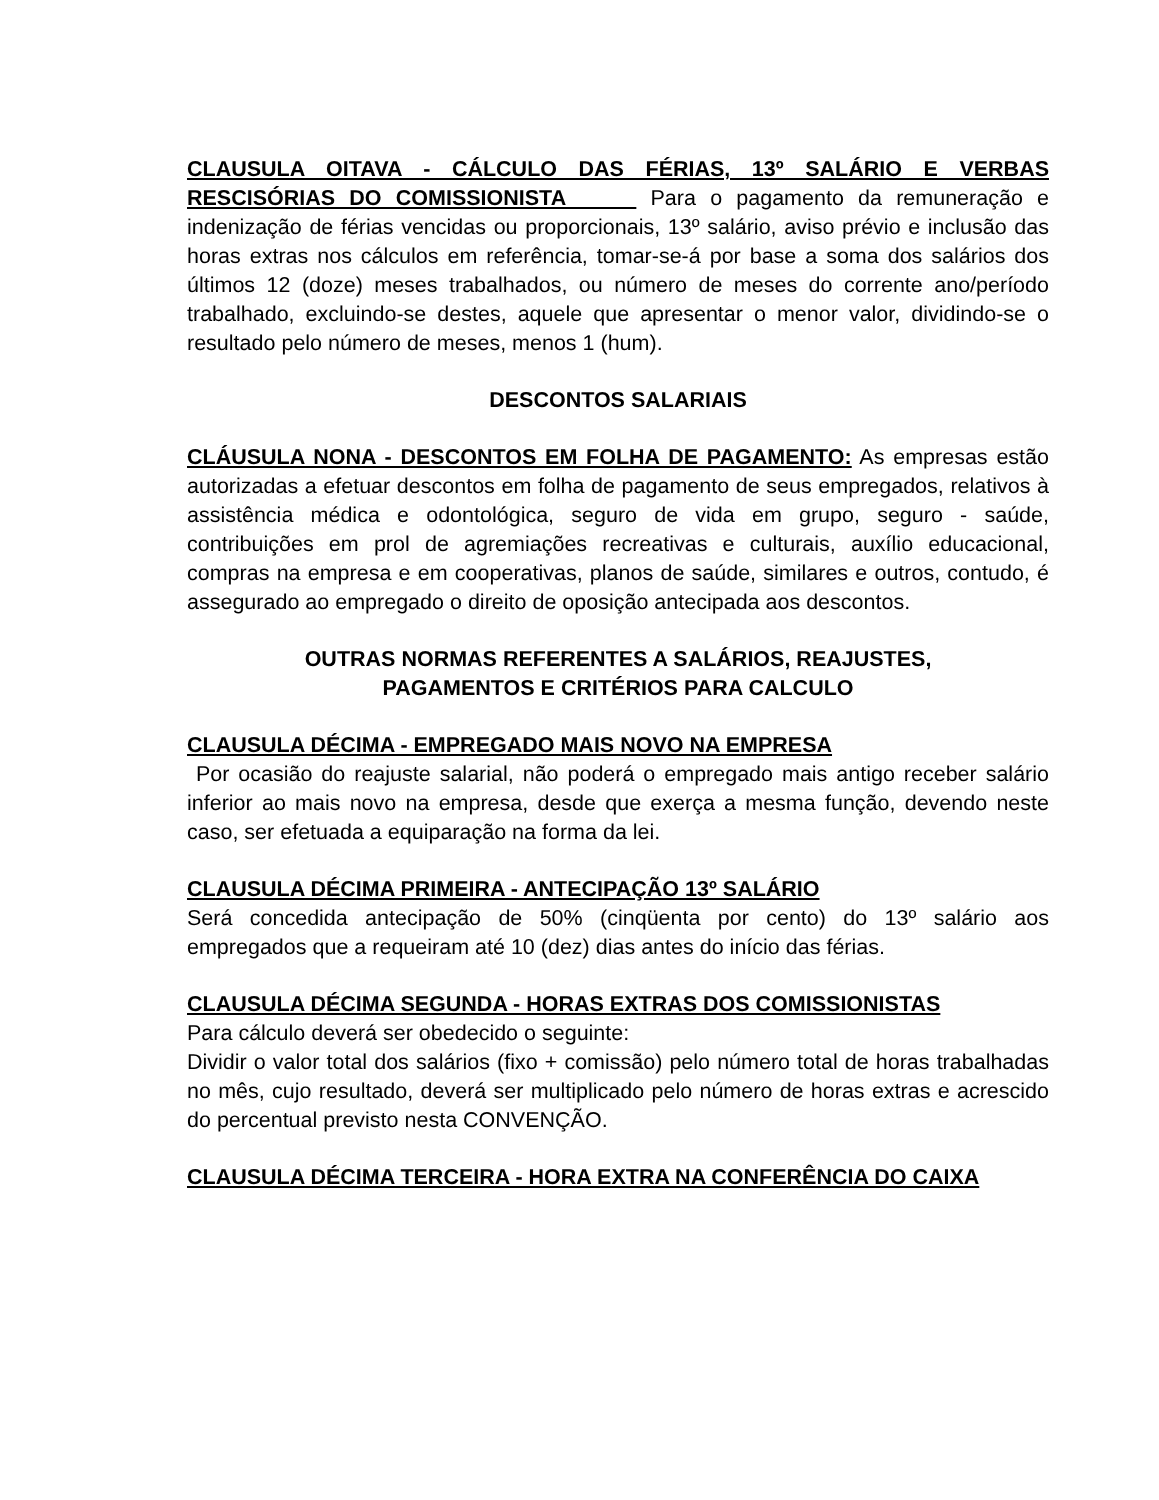CLAUSULA OITAVA - CÁLCULO DAS FÉRIAS, 13º SALÁRIO E VERBAS RESCISÓRIAS DO COMISSIONISTA Para o pagamento da remuneração e indenização de férias vencidas ou proporcionais, 13º salário, aviso prévio e inclusão das horas extras nos cálculos em referência, tomar-se-á por base a soma dos salários dos últimos 12 (doze) meses trabalhados, ou número de meses do corrente ano/período trabalhado, excluindo-se destes, aquele que apresentar o menor valor, dividindo-se o resultado pelo número de meses, menos 1 (hum).
DESCONTOS SALARIAIS
CLÁUSULA NONA - DESCONTOS EM FOLHA DE PAGAMENTO: As empresas estão autorizadas a efetuar descontos em folha de pagamento de seus empregados, relativos à assistência médica e odontológica, seguro de vida em grupo, seguro - saúde, contribuições em prol de agremiações recreativas e culturais, auxílio educacional, compras na empresa e em cooperativas, planos de saúde, similares e outros, contudo, é assegurado ao empregado o direito de oposição antecipada aos descontos.
OUTRAS NORMAS REFERENTES A SALÁRIOS, REAJUSTES,
PAGAMENTOS E CRITÉRIOS PARA CALCULO
CLAUSULA DÉCIMA - EMPREGADO MAIS NOVO NA EMPRESA
Por ocasião do reajuste salarial, não poderá o empregado mais antigo receber salário inferior ao mais novo na empresa, desde que exerça a mesma função, devendo neste caso, ser efetuada a equiparação na forma da lei.
CLAUSULA DÉCIMA PRIMEIRA - ANTECIPAÇÃO 13º SALÁRIO
Será concedida antecipação de 50% (cinqüenta por cento) do 13º salário aos empregados que a requeiram até 10 (dez) dias antes do início das férias.
CLAUSULA DÉCIMA SEGUNDA - HORAS EXTRAS DOS COMISSIONISTAS
Para cálculo deverá ser obedecido o seguinte:
Dividir o valor total dos salários (fixo + comissão) pelo número total de horas trabalhadas no mês, cujo resultado, deverá ser multiplicado pelo número de horas extras e acrescido do percentual previsto nesta CONVENÇÃO.
CLAUSULA DÉCIMA TERCEIRA - HORA EXTRA NA CONFERÊNCIA DO CAIXA